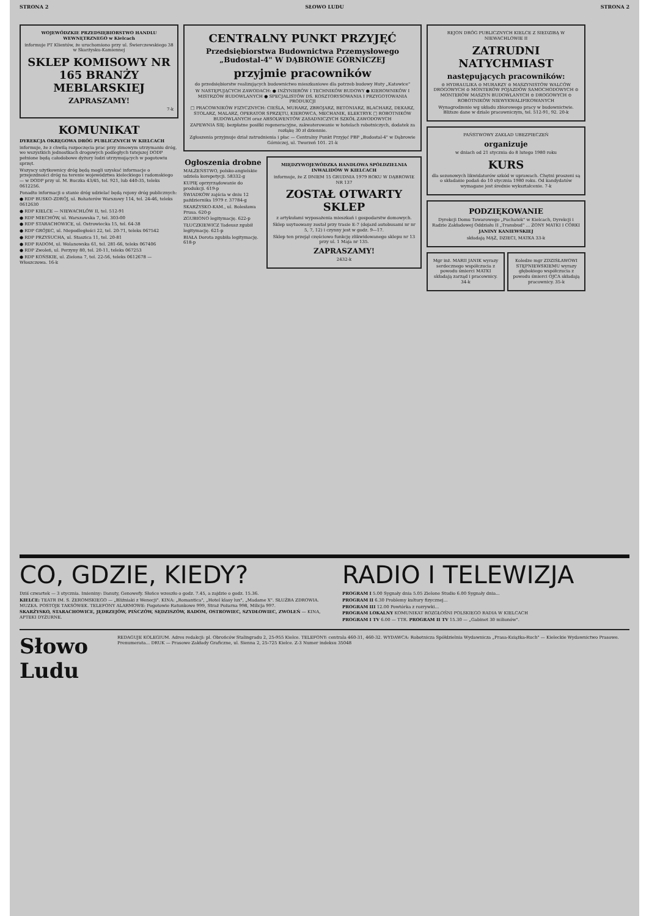STRONA 2 SŁOWO LUDU STRONA 2
WOJEWÓDZKIE PRZEDSIĘBIORSTWO HANDLU WEWNĘTRZNEGO w Kielcach
informuje PT Klientów, że uruchomiono przy ul. Świerczewskiego 38 w Skarżysku-Kamiennej
SKLEP KOMISOWY NR 165 BRANŻY MEBLARSKIEJ
ZAPRASZAMY!
7-k
KOMUNIKAT
DYREKCJA OKRĘGOWA DRÓG PUBLICZNYCH W KIELCACH
informuje, że z chwilą rozpoczęcia prac przy zimowym utrzymaniu dróg, we wszystkich jednostkach drogowych podległych tutejszej DODP pełnione będą całodobowe dyżury ludzi utrzymujących w pogotowiu sprzęt.
Wszyscy użytkownicy dróg będą mogli uzyskać informacje o przejezdności dróg na terenie województwa kieleckiego i radomskiego — w DODP przy ul. M. Buczka 43/45, tel. 921, lub 440-35, teleks 0612256.
Ponadto informacji o stanie dróg udzielać będą rejony dróg publicznych:
● RDP BUSKO-ZDRÓJ, ul. Bohaterów Warszawy 114, tel. 24-46, teleks 0612630
● RDP KIELCE — NIEWACHLÓW II, tel. 512-91
● RDP MIECHÓW, ul. Warszawska 7, tel. 303-00
● RDP STARACHOWICE, ul. Ostrowiecka 15, tel. 64-38
● RDP GRÓJEC, ul. Niepodległości 22, tel. 20-71, teleks 067542
● RDP PRZYSUCHA, ul. Staszica 11, tel. 20-81
● RDP RADOM, ul. Wolanowska 61, tel. 281-66, teleks 067406
● RDP Zwoleń, ul. Perzyny 80, tel. 20-11, teleks 067253
● RDP KOŃSKIE, ul. Zielona 7, tel. 22-56, teleks 0612678 — Włoszczowa. 16-k
CENTRALNY PUNKT PRZYJĘĆ
Przedsiębiorstwa Budownictwa Przemysłowego „Budostal-4" W DĄBROWIE GÓRNICZEJ
przyjmie pracowników
do przedsiębiorstw realizujących budownictwo mieszkaniowe dla potrzeb budowy Huty „Katowice"
W NASTĘPUJĄCYCH ZAWODACH: ● INŻYNIERÓW I TECHNIKÓW BUDOWY ● KIEROWNIKÓW I MISTRZÓW BUDOWLANYCH ● SPECJALISTÓW DS. KOSZTORYSOWANIA I PRZYGOTOWANIA PRODUKCJI
□ PRACOWNIKÓW FIZYCZNYCH: CIEŚLA, MURARZ, ZBROJARZ, BETONIARZ, BLACHARZ, DEKARZ, STOLARZ, MALARZ, OPERATOR SPRZĘTU, KIEROWCA, MECHANIK, ELEKTRYK □ ROBOTNIKÓW BUDOWLANYCH oraz ABSOLWENTÓW ZASADNICZYCH SZKÓŁ ZAWODOWYCH
ZAPEWNIA SIĘ: bezpłatne posiłki regeneracyjne, zakwaterowanie w hotelach robotniczych, dodatek za rozłąkę 30 zł dziennie.
Zgłoszenia przyjmuje dział zatrudnienia i płac — Centralny Punkt Przyjęć PBP „Budostal-4" w Dąbrowie Górniczej, ul. Tworzeń 101. 21-k
Ogłoszenia drobne
MAŁŻEŃSTWO, polsko-angielskie udziela korepetycji. 58332-g
KUPIĘ oprzyrządowanie do produkcji. 619-p
ŚWIADKÓW zajścia w dniu 12 października 1979 r. 37784-g
SKARŻYSKO-KAM., ul. Bolesława Prusa. 620-p
ZGUBIONO legitymację. 622-p
TŁUCZKIEWICZ Tadeusz zgubił legitymację. 621-p
BIAŁA Dorota zgubiła legitymację. 618-p
MIĘDZYWOJEWÓDZKA HANDLOWA SPÓŁDZIELNIA INWALIDÓW W KIELCACH
informuje, że Z DNIEM 15 GRUDNIA 1979 ROKU W DĄBROWIE NR 137
ZOSTAŁ OTWARTY SKLEP
z artykułami wyposażenia mieszkań i gospodarstw domowych.
Sklep usytuowany został przy trasie E-7 (dojazd autobusami nr nr 5, 7, 12) i czynny jest w godz. 9—17.
Sklep ten przejął częściowo funkcję zlikwidowanego sklepu nr 13 przy ul. 1 Maja nr 135.
ZAPRASZAMY!
2432-k
REJON DRÓG PUBLICZNYCH KIELCE Z SIEDZIBĄ W NIEWACHLOWIE II
ZATRUDNI NATYCHMIAST
następujących pracowników:
⊙ HYDRAULIKA ⊙ MURARZY ⊙ MASZYNISTÓW WALCÓW DROGOWYCH ⊙ MONTERÓW POJAZDÓW SAMOCHODOWYCH ⊙ MONTERÓW MASZYN BUDOWLANYCH ⊙ DROGOWYCH ⊙ ROBOTNIKÓW NIEWYKWALIFIKOWANYCH
Wynagrodzenie wg układu zbiorowego pracy w budownictwie. Bliższe dane w dziale pracowniczym, tel. 512-91, 92. 20-k
PAŃSTWOWY ZAKŁAD UBEZPIECZEŃ
organizuje
w dniach od 21 stycznia do 8 lutego 1980 roku
KURS
dla sezonowych likwidatorów szkód w uprawach. Chętni proszeni są o składanie podań do 10 stycznia 1980 roku. Od kandydatów wymagane jest średnie wykształcenie. 7-k
PODZIĘKOWANIE
Dyrekcji Domu Towarowego „Puchatek" w Kielcach, Dyrekcji i Radzie Zakładowej Oddziału II „Transbud" ... ŻONY MATKI I CÓRKI
JANINY KANIEWSKIEJ
składają MĄŻ, DZIECI, MATKA 33-k
Mgr inż. MARII JANIK wyrazy serdecznego współczucia z powodu śmierci MATKI składają zarząd i pracownicy. 34-k
Koledze mgr ZDZISŁAWOWI STĘPNIEWSKIEMU wyrazy głębokiego współczucia z powodu śmierci OJCA składają pracownicy. 35-k
CO, GDZIE, KIEDY?
Dziś czwartek — 3 stycznia. Imieniny: Danuty, Genowefy. Słońce wzeszło o godz. 7.45, a zajdzie o godz. 15.36.
KIELCE: TEATR IM. S. ŻEROMSKIEGO — „Bliźniaki z Wenecji". KINA: „Romantica", „Hotel klasy lux", „Madame X". SŁUŻBA ZDROWIA. MUZEA. POSTOJE TAKSÓWEK. TELEFONY ALARMOWE: Pogotowie Ratunkowe 999, Straż Pożarna 998, Milicja 997.
SKARŻYSKO, STARACHOWICE, JĘDRZEJÓW, PIŃCZÓW, SĘDZISZÓW, RADOM, OSTROWIEC, SZYDŁOWIEC, ZWOLEŃ — KINA, APTEKI DYŻURNE.
RADIO I TELEWIZJA
PROGRAM I 5.00 Sygnały dnia 5.05 Zielone Studio 6.00 Sygnały dnia...
PROGRAM II 6.30 Problemy kultury fizycznej...
PROGRAM III 12.00 Powtórka z rozrywki...
PROGRAM LOKALNY KOMUNIKAT ROZGŁOŚNI POLSKIEGO RADIA W KIELCACH
PROGRAM I TV 6.00 — TTR. PROGRAM II TV 15.30 — „Gabinet 30 milionów".
Słowo Ludu
REDAGUJE KOLEGIUM. Adres redakcji: pl. Obrońców Stalingradu 2, 25-955 Kielce. TELEFONY: centrala 460-31, 460-32. WYDAWCA: Robotnicza Spółdzielnia Wydawnicza „Prasa-Książka-Ruch" — Kieleckie Wydawnictwo Prasowe. Prenumerata... DRUK — Prasowe Zakłady Graficzne, ul. Sienna 2, 25-725 Kielce. Z-3 Numer indeksu 35048